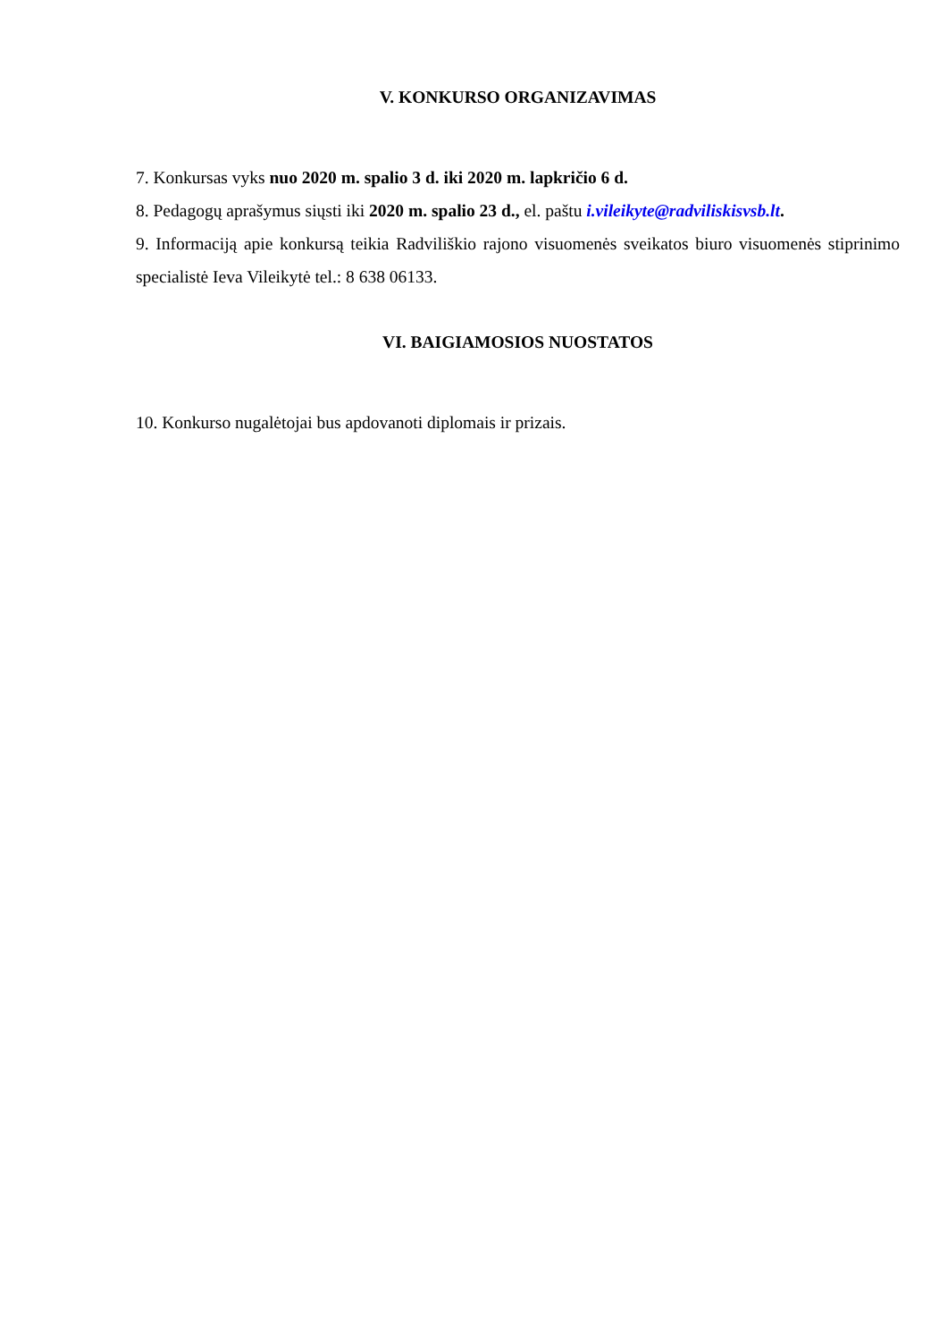V. KONKURSO ORGANIZAVIMAS
7. Konkursas vyks nuo 2020 m. spalio 3 d. iki 2020 m. lapkričio 6 d.
8. Pedagogų aprašymus siųsti iki 2020 m. spalio 23 d., el. paštu i.vileikyte@radviliskisvsb.lt.
9. Informaciją apie konkursą teikia Radviliškio rajono visuomenės sveikatos biuro visuomenės stiprinimo specialistė Ieva Vileikytė tel.: 8 638 06133.
VI. BAIGIAMOSIOS NUOSTATOS
10. Konkurso nugalėtojai bus apdovanoti diplomais ir prizais.